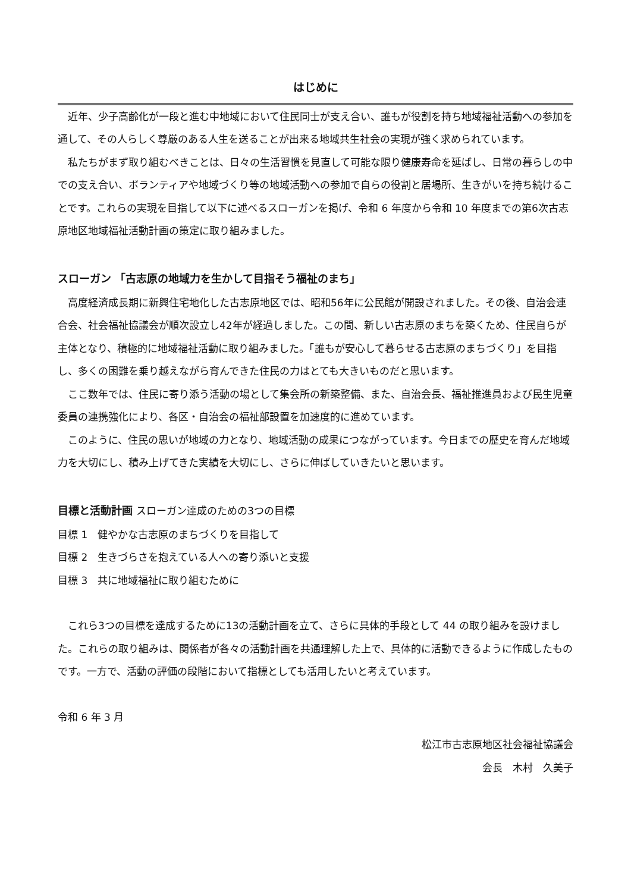はじめに
近年、少子高齢化が一段と進む中地域において住民同士が支え合い、誰もが役割を持ち地域福祉活動への参加を通して、その人らしく尊厳のある人生を送ることが出来る地域共生社会の実現が強く求められています。
私たちがまず取り組むべきことは、日々の生活習慣を見直して可能な限り健康寿命を延ばし、日常の暮らしの中での支え合い、ボランティアや地域づくり等の地域活動への参加で自らの役割と居場所、生きがいを持ち続けることです。これらの実現を目指して以下に述べるスローガンを掲げ、令和 6 年度から令和 10 年度までの第6次古志原地区地域福祉活動計画の策定に取り組みました。
スローガン 「古志原の地域力を生かして目指そう福祉のまち」
高度経済成長期に新興住宅地化した古志原地区では、昭和56年に公民館が開設されました。その後、自治会連合会、社会福祉協議会が順次設立し42年が経過しました。この間、新しい古志原のまちを築くため、住民自らが主体となり、積極的に地域福祉活動に取り組みました。「誰もが安心して暮らせる古志原のまちづくり」を目指し、多くの困難を乗り越えながら育んできた住民の力はとても大きいものだと思います。
ここ数年では、住民に寄り添う活動の場として集会所の新築整備、また、自治会長、福祉推進員および民生児童委員の連携強化により、各区・自治会の福祉部設置を加速度的に進めています。
このように、住民の思いが地域の力となり、地域活動の成果につながっています。今日までの歴史を育んだ地域力を大切にし、積み上げてきた実績を大切にし、さらに伸ばしていきたいと思います。
目標と活動計画 スローガン達成のための3つの目標
目標 1　健やかな古志原のまちづくりを目指して
目標 2　生きづらさを抱えている人への寄り添いと支援
目標 3　共に地域福祉に取り組むために
これら3つの目標を達成するために13の活動計画を立て、さらに具体的手段として 44 の取り組みを設けました。これらの取り組みは、関係者が各々の活動計画を共通理解した上で、具体的に活動できるように作成したものです。一方で、活動の評価の段階において指標としても活用したいと考えています。
令和 6 年 3 月
松江市古志原地区社会福祉協議会
会長　木村　久美子